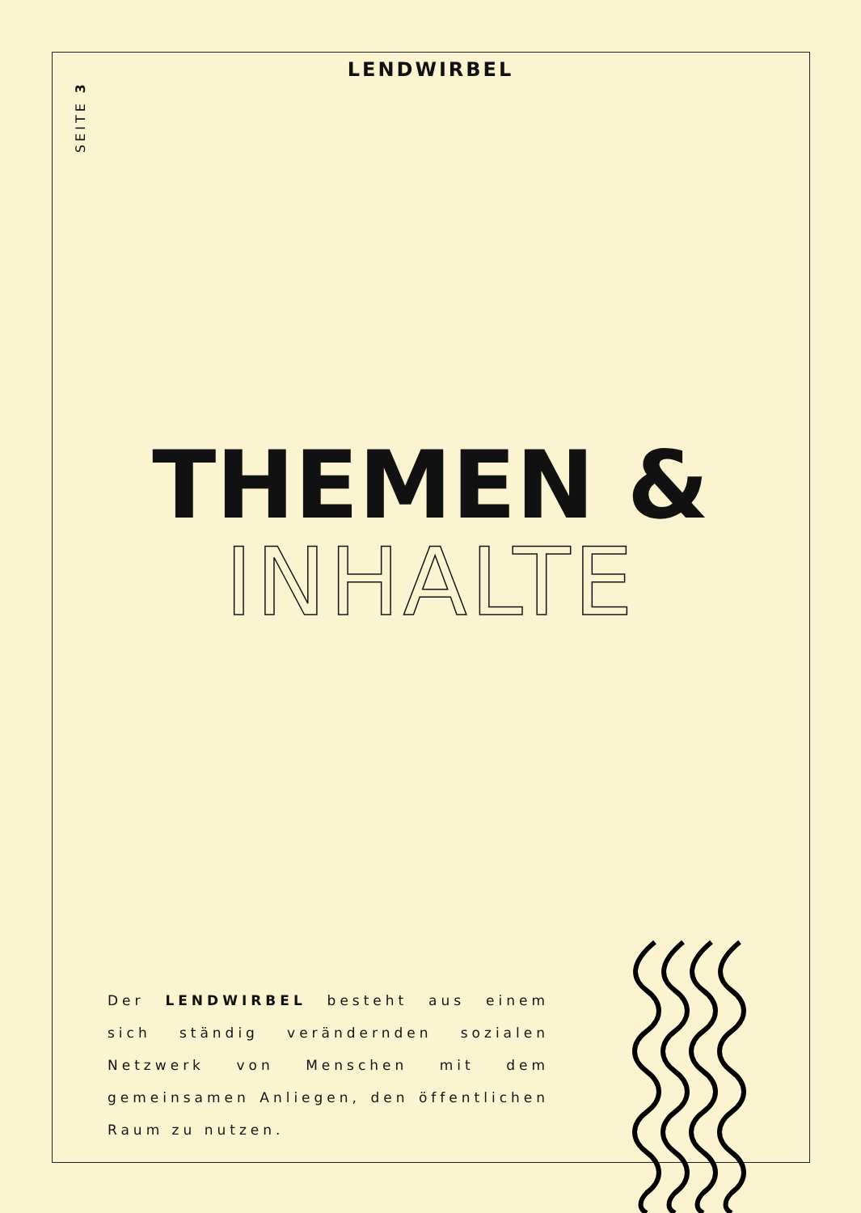LENDWIRBEL
SEITE 3
THEMEN &
INHALTE
Der LENDWIRBEL besteht aus einem sich ständig verändernden sozialen Netzwerk von Menschen mit dem gemeinsamen Anliegen, den öffentlichen Raum zu nutzen.